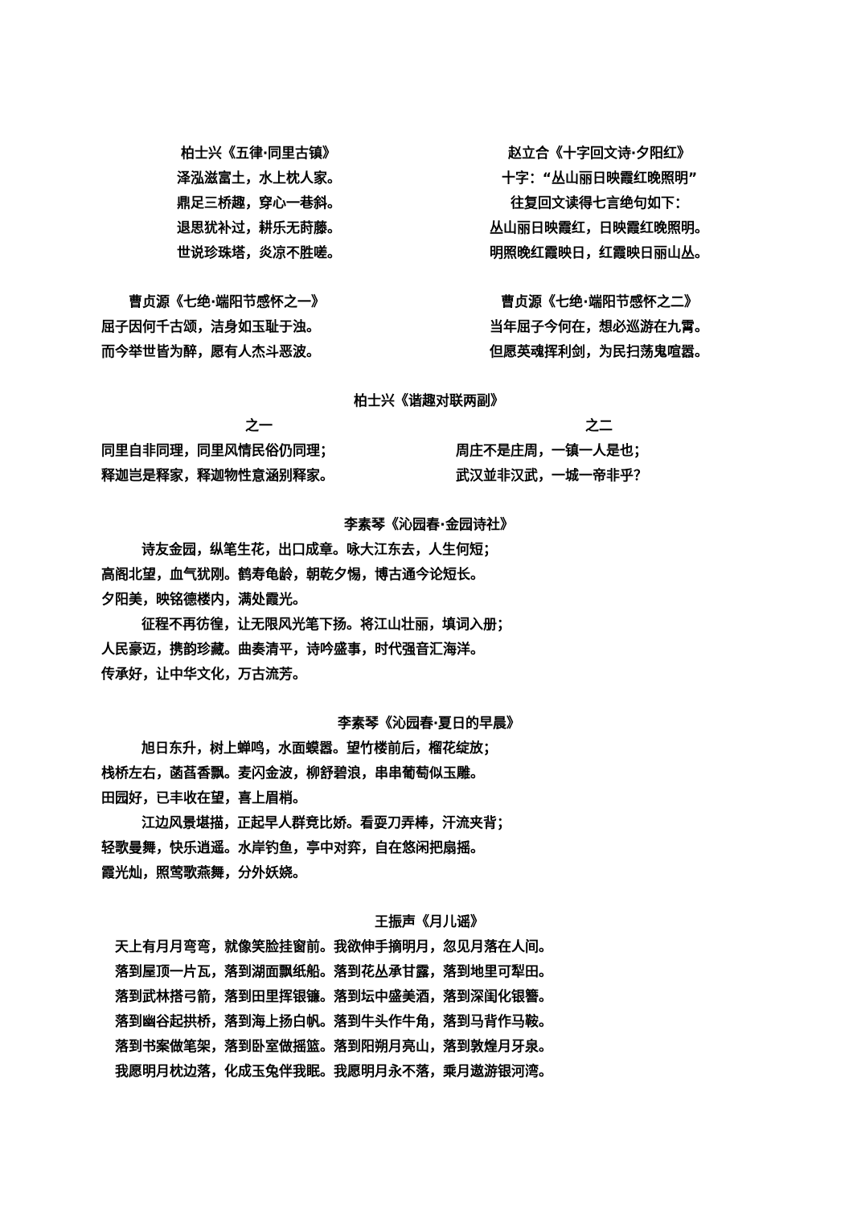柏士兴《五律·同里古镇》
泽泓滋富土，水上枕人家。
鼎足三桥趣，穿心一巷斜。
退思犹补过，耕乐无莳藤。
世说珍珠塔，炎凉不胜嗟。
赵立合《十字回文诗·夕阳红》
十字：“丛山丽日映霞红晚照明”
往复回文读得七言绝句如下：
丛山丽日映霞红，日映霞红晚照明。
明照晚红霞映日，红霞映日丽山丛。
　　曹贞源《七绝·端阳节感怀之一》
屈子因何千古颂，洁身如玉耻于浊。
而今举世皆为醉，愿有人杰斗恶波。
曹贞源《七绝·端阳节感怀之二》
当年屈子今何在，想必巡游在九霄。
但愿英魂挥利剑，为民扫荡鬼喧嚣。
柏士兴《谐趣对联两副》
之一
同里自非同理，同里风情民俗仍同理；
释迦岂是释家，释迦物性意涵别释家。
之二
　周庄不是庄周，一镇一人是也；
　武汉並非汉武，一城一帝非乎？
李素琴《沁园春·金园诗社》
诗友金园，纵笔生花，出口成章。咏大江东去，人生何短；
高阁北望，血气犹刚。鹤寿龟龄，朝乾夕惕，博古通今论短长。
夕阳美，映铭德楼内，满处霞光。
征程不再彷徨，让无限风光笔下扬。将江山壮丽，填词入册；
人民豪迈，携韵珍藏。曲奏清平，诗吟盛事，时代强音汇海洋。
传承好，让中华文化，万古流芳。
李素琴《沁园春·夏日的早晨》
旭日东升，树上蝉鸣，水面蟆嚣。望竹楼前后，榴花绽放；
栈桥左右，菡萏香飘。麦闪金波，柳舒碧浪，串串葡萄似玉雕。
田园好，已丰收在望，喜上眉梢。
江边风景堪描，正起早人群竞比娇。看耍刀弄棒，汗流夹背；
轻歌曼舞，快乐逍遥。水岸钓鱼，亭中对弈，自在悠闲把扇摇。
霞光灿，照莺歌燕舞，分外妖娆。
王振声《月儿谣》
　天上有月月弯弯，就像笑脸挂窗前。我欲伸手摘明月，忽见月落在人间。
　落到屋顶一片瓦，落到湖面飘纸船。落到花丛承甘露，落到地里可犁田。
　落到武林搭弓箭，落到田里挥银镰。落到坛中盛美酒，落到深闺化银簪。
　落到幽谷起拱桥，落到海上扬白帆。落到牛头作牛角，落到马背作马鞍。
　落到书案做笔架，落到卧室做摇篮。落到阳朔月亮山，落到敦煌月牙泉。
　我愿明月枕边落，化成玉兔伴我眠。我愿明月永不落，乘月遨游银河湾。